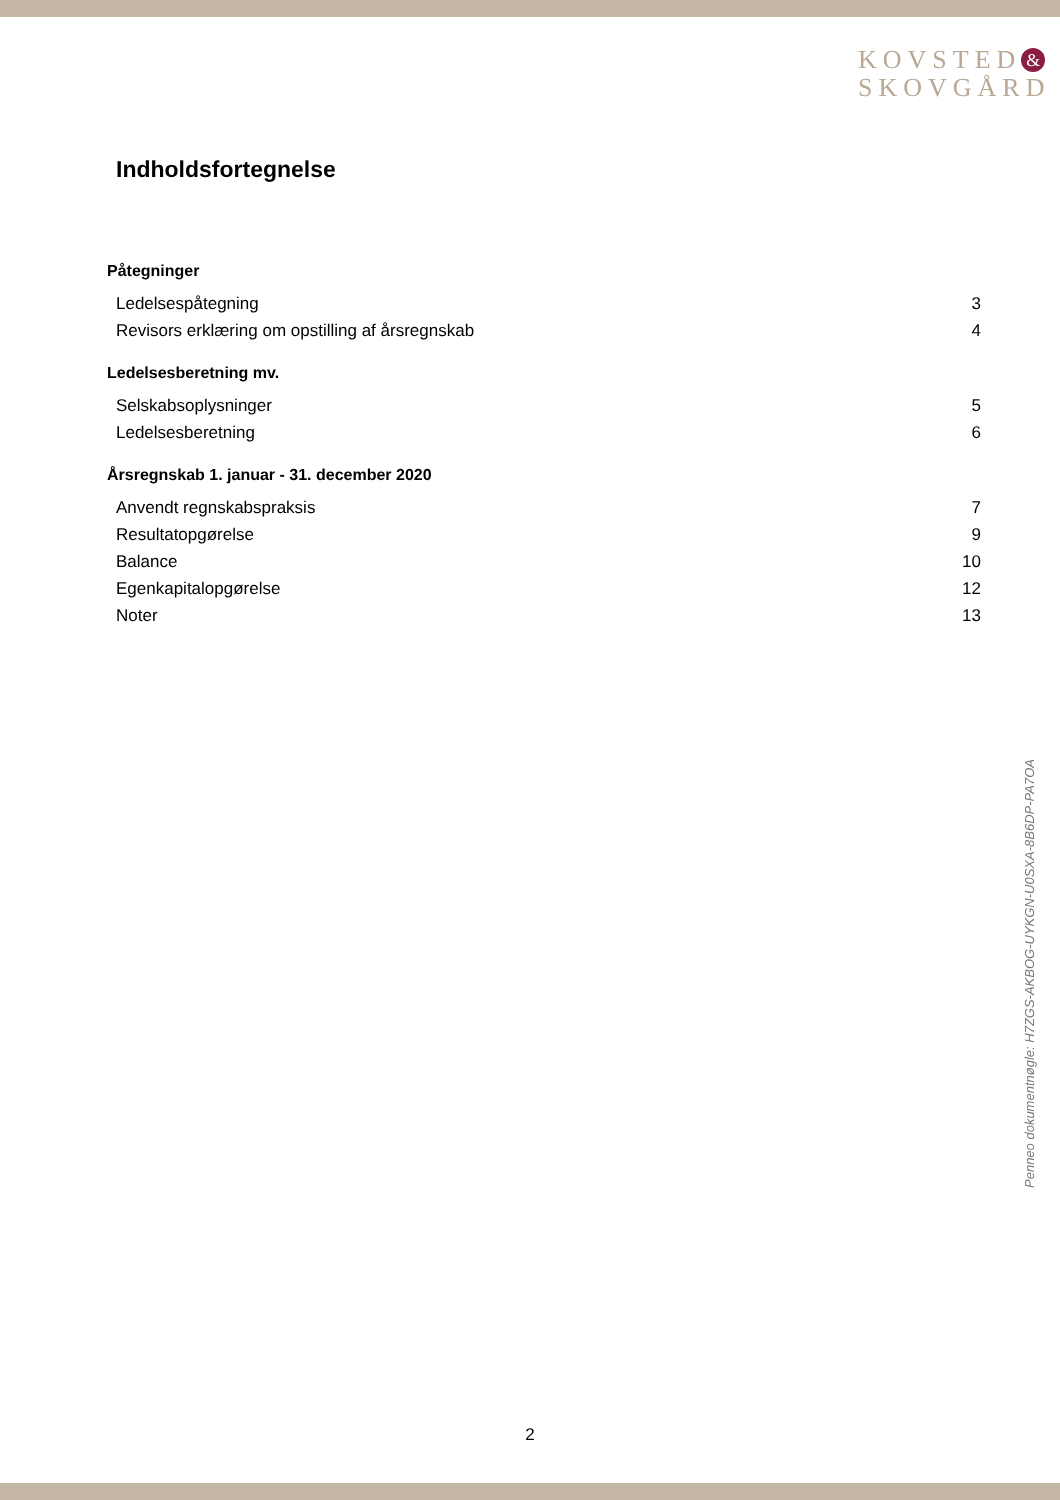KOVSTED &
SKOVGÅRD
Indholdsfortegnelse
Påtegninger
Ledelsespåtegning 3
Revisors erklæring om opstilling af årsregnskab 4
Ledelsesberetning mv.
Selskabsoplysninger 5
Ledelsesberetning 6
Årsregnskab 1. januar - 31. december 2020
Anvendt regnskabspraksis 7
Resultatopgørelse 9
Balance 10
Egenkapitalopgørelse 12
Noter 13
Penneo dokumentnøgle: H7ZGS-AKBOG-UYKGN-U0SXA-8B6DP-PA7OA
2